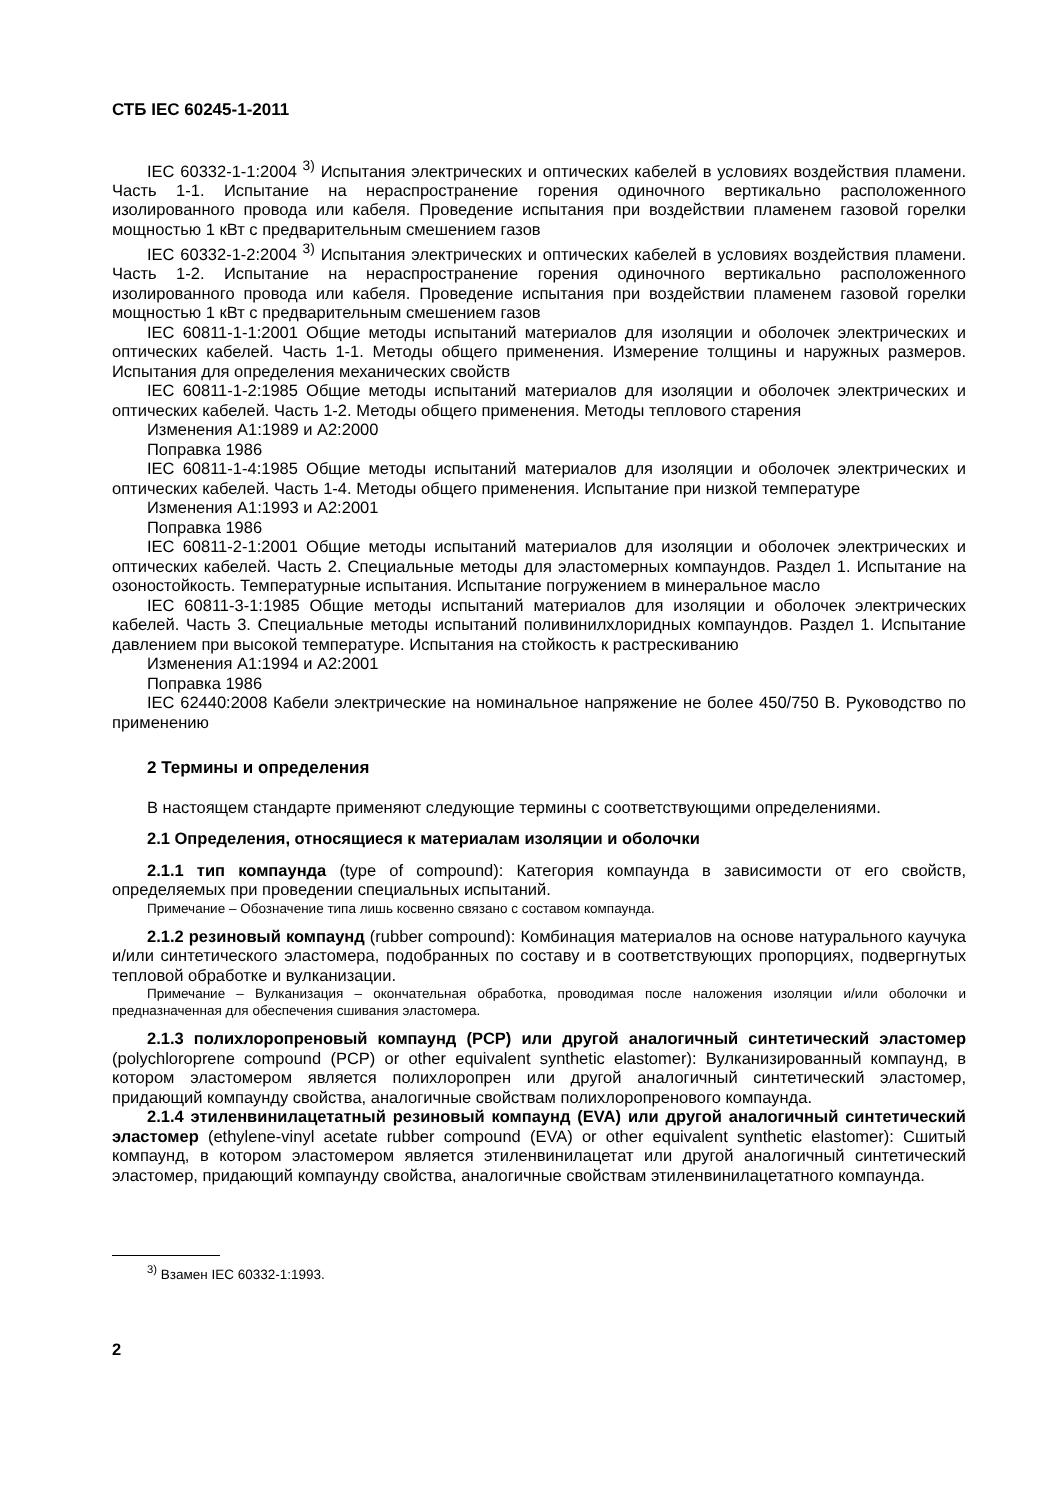СТБ IEC 60245-1-2011
IEC 60332-1-1:2004 <sup>3)</sup> Испытания электрических и оптических кабелей в условиях воздействия пламени. Часть 1-1. Испытание на нераспространение горения одиночного вертикально расположенного изолированного провода или кабеля. Проведение испытания при воздействии пламенем газовой горелки мощностью 1 кВт с предварительным смешением газов
IEC 60332-1-2:2004 <sup>3)</sup> Испытания электрических и оптических кабелей в условиях воздействия пламени. Часть 1-2. Испытание на нераспространение горения одиночного вертикально расположенного изолированного провода или кабеля. Проведение испытания при воздействии пламенем газовой горелки мощностью 1 кВт с предварительным смешением газов
IEC 60811-1-1:2001 Общие методы испытаний материалов для изоляции и оболочек электрических и оптических кабелей. Часть 1-1. Методы общего применения. Измерение толщины и наружных размеров. Испытания для определения механических свойств
IEC 60811-1-2:1985 Общие методы испытаний материалов для изоляции и оболочек электрических и оптических кабелей. Часть 1-2. Методы общего применения. Методы теплового старения
Изменения А1:1989 и А2:2000
Поправка 1986
IEC 60811-1-4:1985 Общие методы испытаний материалов для изоляции и оболочек электрических и оптических кабелей. Часть 1-4. Методы общего применения. Испытание при низкой температуре
Изменения А1:1993 и А2:2001
Поправка 1986
IEC 60811-2-1:2001 Общие методы испытаний материалов для изоляции и оболочек электрических и оптических кабелей. Часть 2. Специальные методы для эластомерных компаундов. Раздел 1. Испытание на озоностойкость. Температурные испытания. Испытание погружением в минеральное масло
IEC 60811-3-1:1985 Общие методы испытаний материалов для изоляции и оболочек электрических кабелей. Часть 3. Специальные методы испытаний поливинилхлоридных компаундов. Раздел 1. Испытание давлением при высокой температуре. Испытания на стойкость к растрескиванию
Изменения А1:1994 и А2:2001
Поправка 1986
IEC 62440:2008 Кабели электрические на номинальное напряжение не более 450/750 В. Руководство по применению
2 Термины и определения
В настоящем стандарте применяют следующие термины с соответствующими определениями.
2.1 Определения, относящиеся к материалам изоляции и оболочки
2.1.1 тип компаунда (type of compound): Категория компаунда в зависимости от его свойств, определяемых при проведении специальных испытаний.
Примечание – Обозначение типа лишь косвенно связано с составом компаунда.
2.1.2 резиновый компаунд (rubber compound): Комбинация материалов на основе натурального каучука и/или синтетического эластомера, подобранных по составу и в соответствующих пропорциях, подвергнутых тепловой обработке и вулканизации.
Примечание – Вулканизация – окончательная обработка, проводимая после наложения изоляции и/или оболочки и предназначенная для обеспечения сшивания эластомера.
2.1.3 полихлоропреновый компаунд (PCP) или другой аналогичный синтетический эластомер (polychloroprene compound (PCP) or other equivalent synthetic elastomer): Вулканизированный компаунд, в котором эластомером является полихлоропрен или другой аналогичный синтетический эластомер, придающий компаунду свойства, аналогичные свойствам полихлоропренового компаунда.
2.1.4 этиленвинилацетатный резиновый компаунд (EVA) или другой аналогичный синтетический эластомер (ethylene-vinyl acetate rubber compound (EVA) or other equivalent synthetic elastomer): Сшитый компаунд, в котором эластомером является этиленвинилацетат или другой аналогичный синтетический эластомер, придающий компаунду свойства, аналогичные свойствам этиленвинилацетатного компаунда.
<sup>3)</sup> Взамен IEC 60332-1:1993.
2